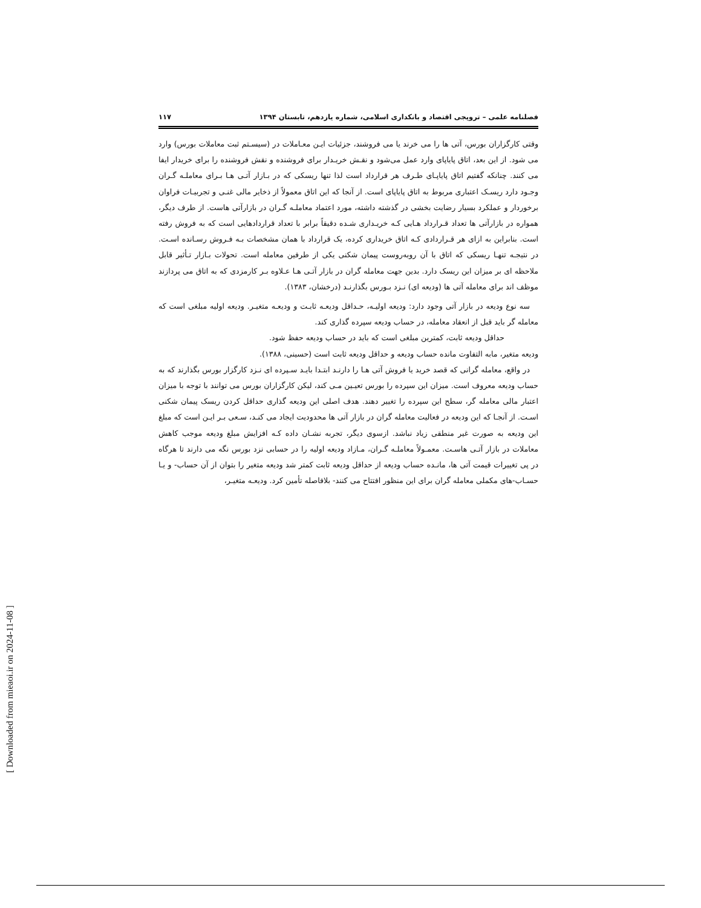فصلنامه علمی – ترویجی اقتصاد و بانکداری اسلامی، شماره یازدهم، تابستان ۱۳۹۴ ۱۱۷
وقتی کارگزاران بورس، آتی ها را می خرند یا می فروشند، جزئیات ایـن معـاملات در (سیسـتم ثبت معاملات بورس) وارد می شود. از این بعد، اتاق پایاپای وارد عمل می‌شود و نقـش خریـدار برای فروشنده و نقش فروشنده را برای خریدار ایفا می کنند. چنانکه گفتیم اتاق پایاپـای طـرف هر قرارداد است لذا تنها ریسکی که در بـازار آتـی هـا بـرای معاملـه گـران وجـود دارد ریسـک اعتباری مربوط به اتاق پایاپای است. از آنجا که این اتاق معمولاً از ذخایر مالی غنـی و تجربیـات فراوان برخوردار و عملکرد بسیار رضایت بخشی در گذشته داشته، مورد اعتماد معاملـه گـران در بازارآتی هاست. از طرف دیگر، همواره در بازارآتی ها تعداد قـرارداد هـایی کـه خریـداری شـده دقیقاً برابر با تعداد قراردادهایی است که به فروش رفته است. بنابراین به ازای هر قـراردادی کـه اتاق خریداری کرده، یک قرارداد با همان مشخصات بـه فـروش رسـانده اسـت. در نتیجـه تنهـا ریسکی که اتاق با آن روبه‌روست پیمان شکنی یکی از طرفین معامله است. تحولات بـازار تـأثیر قابل ملاحظه ای بر میزان این ریسک دارد. بدین جهت معامله گران در بازار آتـی هـا عـلاوه بـر کارمزدی که به اتاق می پردازند موظف اند برای معامله آتی ها (ودیعه ای) نـزد بـورس بگذارنـد (درخشان، ۱۳۸۳).
سه نوع ودیعه در بازار آتی وجود دارد: ودیعه اولیـه، حـداقل ودیعـه ثابـت و ودیعـه متغیـر. ودیعه اولیه مبلغی است که معامله گر باید قبل از انعقاد معامله، در حساب ودیعه سپرده گذاری کند.
حداقل ودیعه ثابت، کمترین مبلغی است که باید در حساب ودیعه حفظ شود.
ودیعه متغیر، مابه التفاوت مانده حساب ودیعه و حداقل ودیعه ثابت است (حسینی، ۱۳۸۸).
در واقع، معامله گرانی که قصد خرید یا فروش آتی هـا را دارنـد ابتـدا بایـد سـپرده ای نـزد کارگزار بورس بگذارند که به حساب ودیعه معروف است. میزان این سپرده را بورس تعیـین مـی کند، لیکن کارگزاران بورس می توانند با توجه با میزان اعتبار مالی معامله گر، سطح این سپرده را تغییر دهند. هدف اصلی این ودیعه گذاری حداقل کردن ریسک پیمان شکنی اسـت. از آنجـا که این ودیعه در فعالیت معامله گران در بازار آتی ها محدودیت ایجاد می کنـد، سـعی بـر ایـن است که مبلغ این ودیعه به صورت غیر منطقی زیاد نباشد. ازسوی دیگر، تجربه نشـان داده کـه افزایش مبلغ ودیعه موجب کاهش معاملات در بازار آتـی هاسـت. معمـولاً معاملـه گـران، مـازاد ودیعه اولیه را در حسابی نزد بورس نگه می دارند تا هرگاه در پی تغییرات قیمت آتی ها، مانـده حساب ودیعه از حداقل ودیعه ثابت کمتر شد ودیعه متغیر را بتوان از آن حساب- و یـا حسـاب-های مکملی معامله گران برای این منظور افتتاح می کنند- بلافاصله تأمین کرد. ودیعـه متغیـر،
[ Downloaded from mieaoi.ir on 2024-11-08 ]